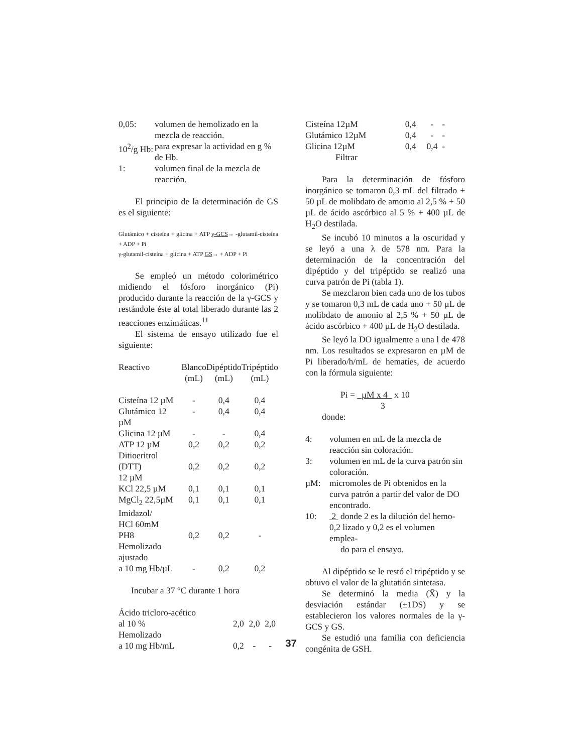0,05: volumen de hemolizado en la mezcla de reacción.
10<sup>2</sup>/g Hb: para expresar la actividad en g % de Hb.
1: volumen final de la mezcla de reacción.
El principio de la determinación de GS es el siguiente:
Glutámico + cisteína + glicina + ATP γ-GCS→ -glutamil-cisteína + ADP + Pi
γ-glutamil-cisteína + glicina + ATP GS→ + ADP + Pi
Se empleó un método colorimétrico midiendo el fósforo inorgánico (Pi) producido durante la reacción de la γ-GCS y restándole éste al total liberado durante las 2 reacciones enzimáticas.<sup>11</sup>
El sistema de ensayo utilizado fue el siguiente:
| Reactivo | Blanco (mL) | Dipéptido (mL) | Tripéptido (mL) |
| --- | --- | --- | --- |
| Cisteína 12 µM | - | 0,4 | 0,4 |
| Glutámico 12 µM | - | 0,4 | 0,4 |
| Glicina 12 µM | - | - | 0,4 |
| ATP 12 µM | 0,2 | 0,2 | 0,2 |
| Ditioeritrol (DTT) 12 µM | 0,2 | 0,2 | 0,2 |
| KCl 22,5 µM | 0,1 | 0,1 | 0,1 |
| MgCl<sub>2</sub> 22,5µM | 0,1 | 0,1 | 0,1 |
| Imidazol/ HCl 60mM PH8 | 0,2 | 0,2 | - |
| Hemolizado ajustado a 10 mg Hb/µL | - | 0,2 | 0,2 |
Incubar a 37 °C durante 1 hora
| Ácido tricloro-acético al 10 % | 2,0 | 2,0 | 2,0 |
| Hemolizado a 10 mg Hb/mL | 0,2 | - | - |
| Cisteína 12µM | 0,4 | - | - |
| Glutámico 12µM | 0,4 | - | - |
| Glicina 12µM | 0,4 | 0,4 | - |
Filtrar
Para la determinación de fósforo inorgánico se tomaron 0,3 mL del filtrado + 50 µL de molibdato de amonio al 2,5 % + 50 µL de ácido ascórbico al 5 % + 400 µL de H<sub>2</sub>O destilada.
Se incubó 10 minutos a la oscuridad y se leyó a una λ de 578 nm. Para la determinación de la concentración del dipéptido y del tripéptido se realizó una curva patrón de Pi (tabla 1).
Se mezclaron bien cada uno de los tubos y se tomaron 0,3 mL de cada uno + 50 µL de molibdato de amonio al 2,5 % + 50 µL de ácido ascórbico + 400 µL de H<sub>2</sub>O destilada.
Se leyó la DO igualmente a una l de 478 nm. Los resultados se expresaron en µM de Pi liberado/h/mL de hematíes, de acuerdo con la fórmula siguiente:
Pi = µM x 4 x 10
3
donde:
4: volumen en mL de la mezcla de reacción sin coloración.
3: volumen en mL de la curva patrón sin coloración.
µM: micromoles de Pi obtenidos en la curva patrón a partir del valor de DO encontrado.
10: 2 donde 2 es la dilución del hemo-
0,2 lizado y 0,2 es el volumen emplea-
do para el ensayo.
Al dipéptido se le restó el tripéptido y se obtuvo el valor de la glutatión sintetasa.
Se determinó la media (X̄) y la desviación estándar (±1DS) y se establecieron los valores normales de la γ-GCS y GS.
Se estudió una familia con deficiencia congénita de GSH.
37